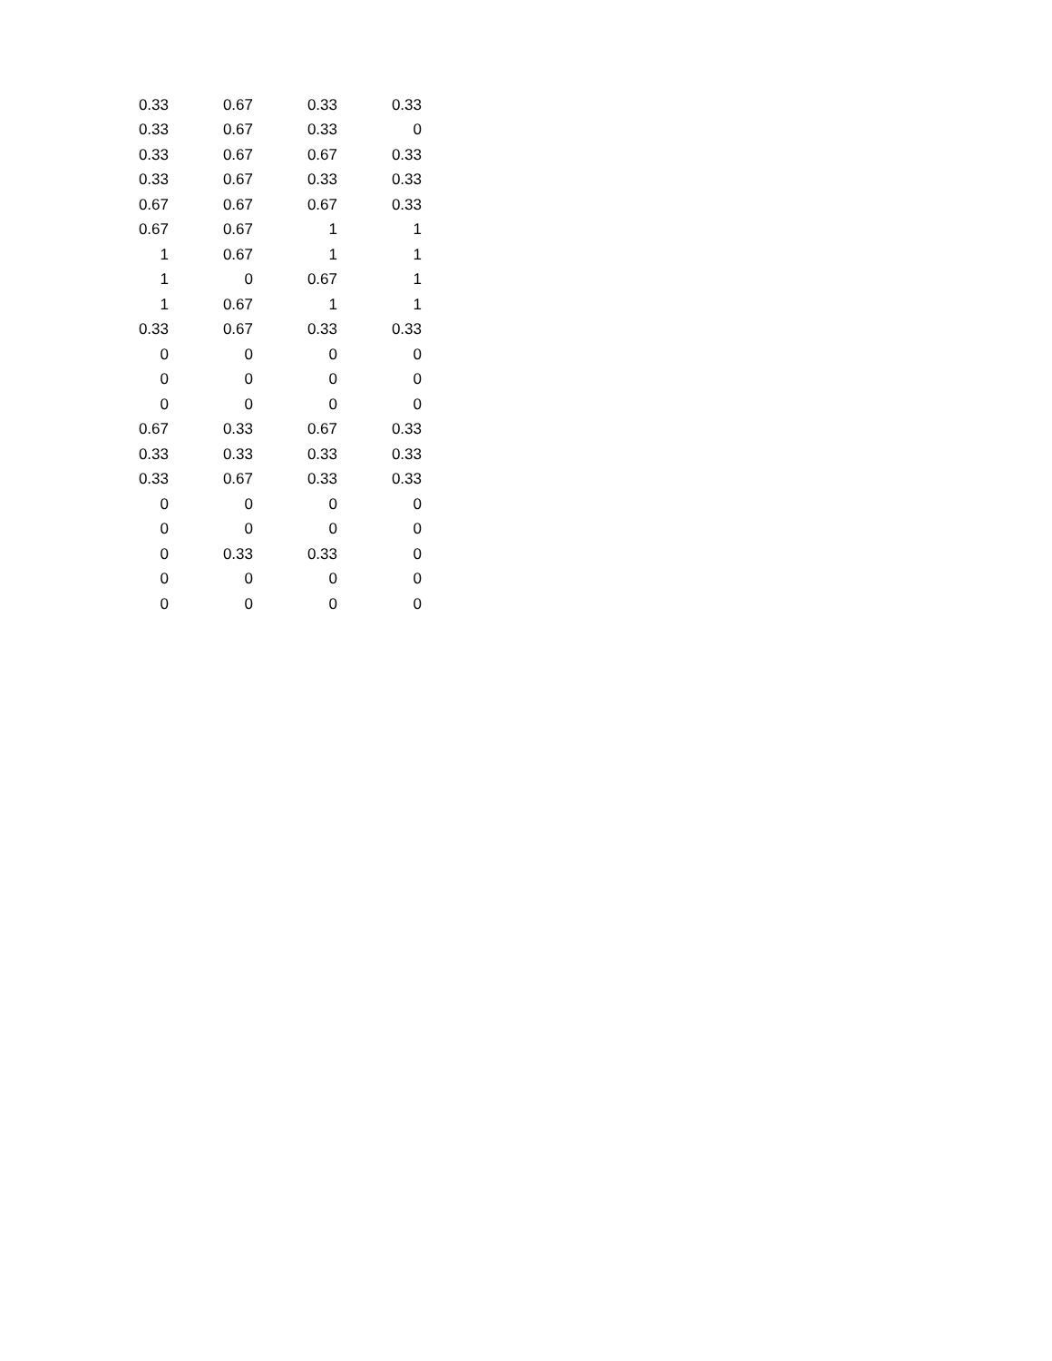| 0.33 | 0.67 | 0.33 | 0.33 |
| 0.33 | 0.67 | 0.33 | 0 |
| 0.33 | 0.67 | 0.67 | 0.33 |
| 0.33 | 0.67 | 0.33 | 0.33 |
| 0.67 | 0.67 | 0.67 | 0.33 |
| 0.67 | 0.67 | 1 | 1 |
| 1 | 0.67 | 1 | 1 |
| 1 | 0 | 0.67 | 1 |
| 1 | 0.67 | 1 | 1 |
| 0.33 | 0.67 | 0.33 | 0.33 |
| 0 | 0 | 0 | 0 |
| 0 | 0 | 0 | 0 |
| 0 | 0 | 0 | 0 |
| 0.67 | 0.33 | 0.67 | 0.33 |
| 0.33 | 0.33 | 0.33 | 0.33 |
| 0.33 | 0.67 | 0.33 | 0.33 |
| 0 | 0 | 0 | 0 |
| 0 | 0 | 0 | 0 |
| 0 | 0.33 | 0.33 | 0 |
| 0 | 0 | 0 | 0 |
| 0 | 0 | 0 | 0 |